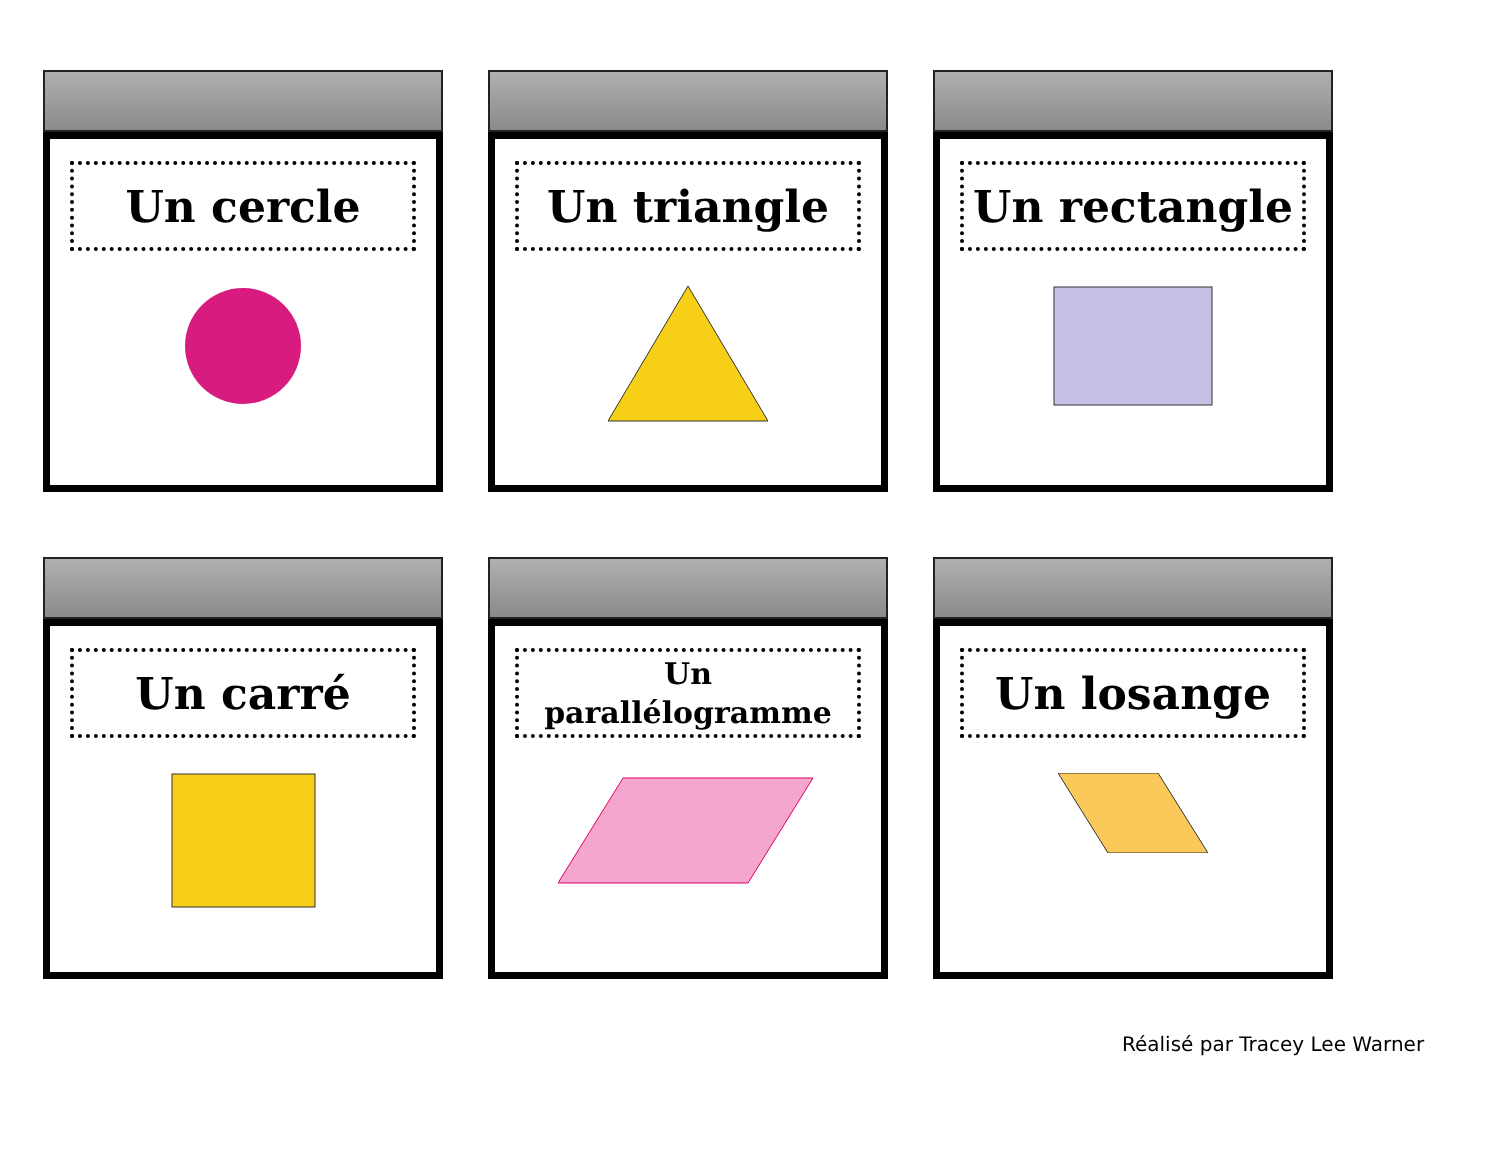Un cercle
Un triangle
Un rectangle
Un carré
Un
parallélogramme
Un losange
Réalisé par Tracey Lee Warner